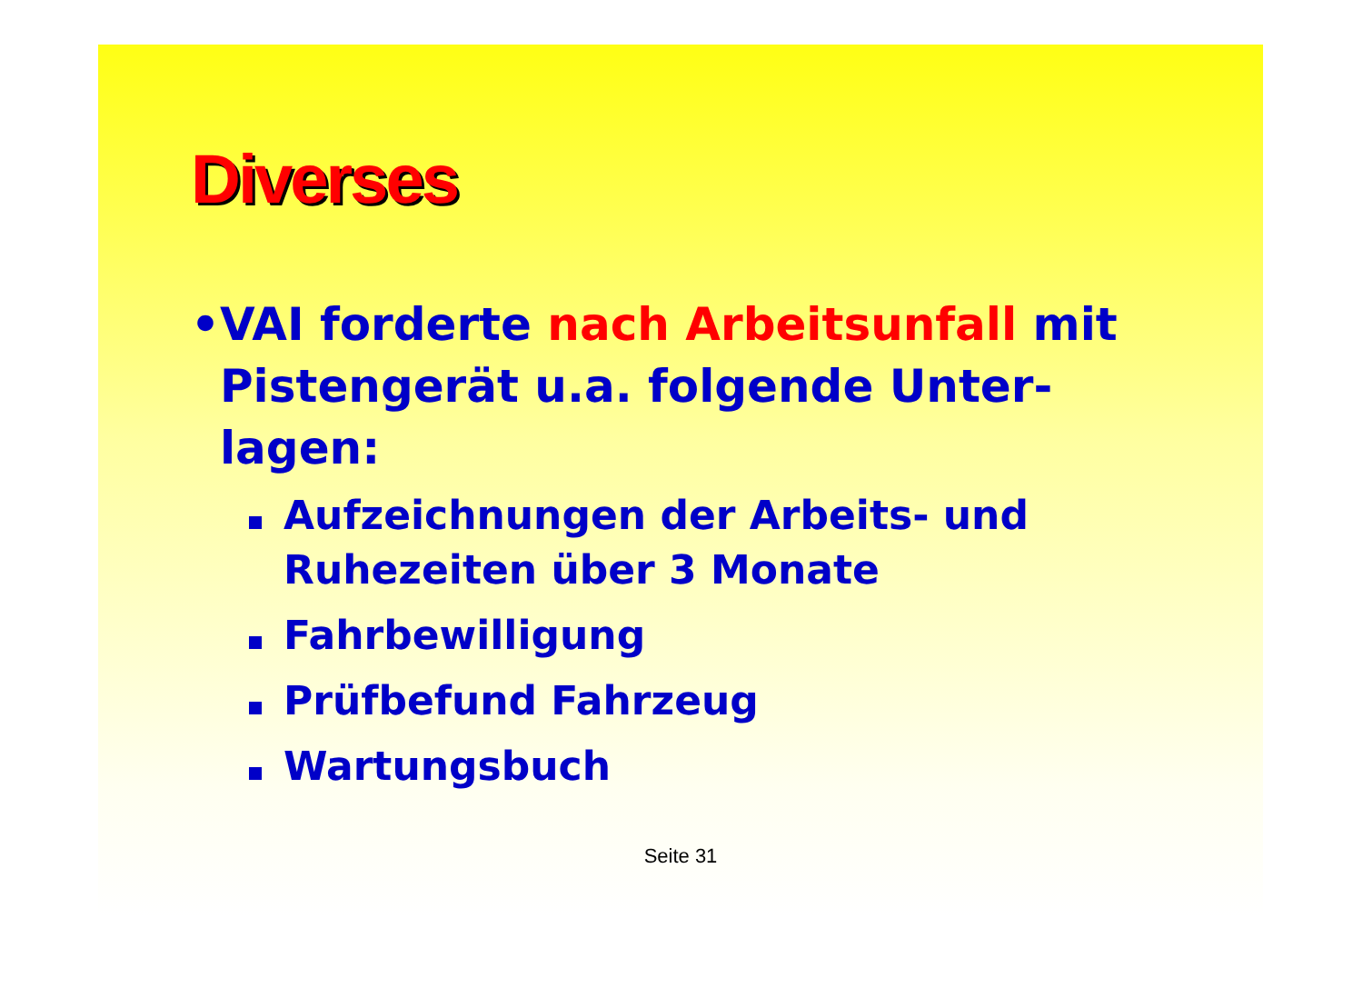Diverses
• VAI forderte nach Arbeitsunfall mit Pistengerät u.a. folgende Unter-lagen:
Aufzeichnungen der Arbeits- und Ruhezeiten über 3 Monate
Fahrbewilligung
Prüfbefund Fahrzeug
Wartungsbuch
Seite 31